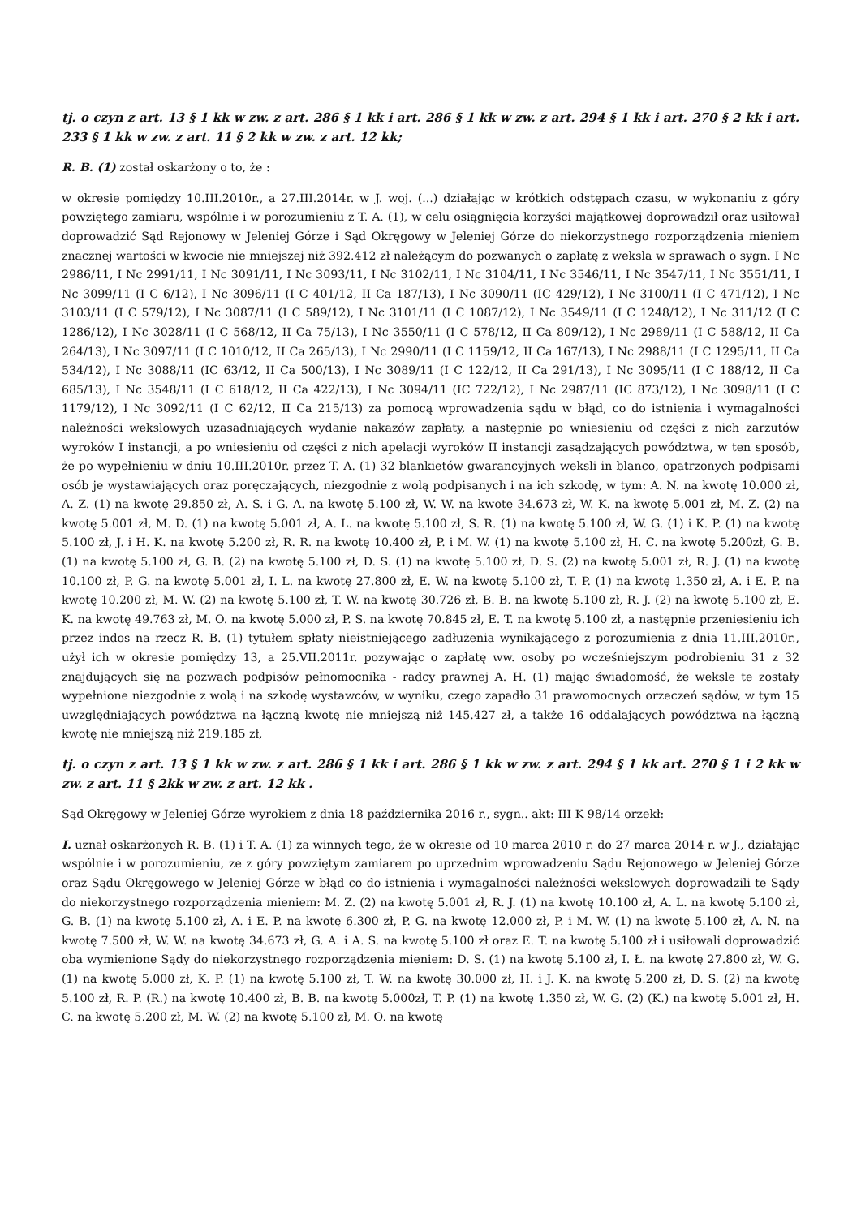tj. o czyn z art. 13 § 1 kk w zw. z art. 286 § 1 kk i art. 286 § 1 kk w zw. z art. 294 § 1 kk i art. 270 § 2 kk i art. 233 § 1 kk w zw. z art. 11 § 2 kk w zw. z art. 12 kk;
R. B. (1) został oskarżony o to, że :
w okresie pomiędzy 10.III.2010r., a 27.III.2014r. w J. woj. (...) działając w krótkich odstępach czasu, w wykonaniu z góry powziętego zamiaru, wspólnie i w porozumieniu z T. A. (1), w celu osiągnięcia korzyści majątkowej doprowadził oraz usiłował doprowadzić Sąd Rejonowy w Jeleniej Górze i Sąd Okręgowy w Jeleniej Górze do niekorzystnego rozporządzenia mieniem znacznej wartości w kwocie nie mniejszej niż 392.412 zł należącym do pozwanych o zapłatę z weksla w sprawach o sygn. I Nc 2986/11, I Nc 2991/11, I Nc 3091/11, I Nc 3093/11, I Nc 3102/11, I Nc 3104/11, I Nc 3546/11, I Nc 3547/11, I Nc 3551/11, I Nc 3099/11 (I C 6/12), I Nc 3096/11 (I C 401/12, II Ca 187/13), I Nc 3090/11 (IC 429/12), I Nc 3100/11 (I C 471/12), I Nc 3103/11 (I C 579/12), I Nc 3087/11 (I C 589/12), I Nc 3101/11 (I C 1087/12), I Nc 3549/11 (I C 1248/12), I Nc 311/12 (I C 1286/12), I Nc 3028/11 (I C 568/12, II Ca 75/13), I Nc 3550/11 (I C 578/12, II Ca 809/12), I Nc 2989/11 (I C 588/12, II Ca 264/13), I Nc 3097/11 (I C 1010/12, II Ca 265/13), I Nc 2990/11 (I C 1159/12, II Ca 167/13), I Nc 2988/11 (I C 1295/11, II Ca 534/12), I Nc 3088/11 (IC 63/12, II Ca 500/13), I Nc 3089/11 (I C 122/12, II Ca 291/13), I Nc 3095/11 (I C 188/12, II Ca 685/13), I Nc 3548/11 (I C 618/12, II Ca 422/13), I Nc 3094/11 (IC 722/12), I Nc 2987/11 (IC 873/12), I Nc 3098/11 (I C 1179/12), I Nc 3092/11 (I C 62/12, II Ca 215/13) za pomocą wprowadzenia sądu w błąd, co do istnienia i wymagalności należności wekslowych uzasadniających wydanie nakazów zapłaty, a następnie po wniesieniu od części z nich zarzutów wyroków I instancji, a po wniesieniu od części z nich apelacji wyroków II instancji zasądzających powództwa, w ten sposób, że po wypełnieniu w dniu 10.III.2010r. przez T. A. (1) 32 blankietów gwarancyjnych weksli in blanco, opatrzonych podpisami osób je wystawiających oraz poręczających, niezgodnie z wolą podpisanych i na ich szkodę, w tym: A. N. na kwotę 10.000 zł, A. Z. (1) na kwotę 29.850 zł, A. S. i G. A. na kwotę 5.100 zł, W. W. na kwotę 34.673 zł, W. K. na kwotę 5.001 zł, M. Z. (2) na kwotę 5.001 zł, M. D. (1) na kwotę 5.001 zł, A. L. na kwotę 5.100 zł, S. R. (1) na kwotę 5.100 zł, W. G. (1) i K. P. (1) na kwotę 5.100 zł, J. i H. K. na kwotę 5.200 zł, R. R. na kwotę 10.400 zł, P. i M. W. (1) na kwotę 5.100 zł, H. C. na kwotę 5.200zł, G. B. (1) na kwotę 5.100 zł, G. B. (2) na kwotę 5.100 zł, D. S. (1) na kwotę 5.100 zł, D. S. (2) na kwotę 5.001 zł, R. J. (1) na kwotę 10.100 zł, P. G. na kwotę 5.001 zł, I. L. na kwotę 27.800 zł, E. W. na kwotę 5.100 zł, T. P. (1) na kwotę 1.350 zł, A. i E. P. na kwotę 10.200 zł, M. W. (2) na kwotę 5.100 zł, T. W. na kwotę 30.726 zł, B. B. na kwotę 5.100 zł, R. J. (2) na kwotę 5.100 zł, E. K. na kwotę 49.763 zł, M. O. na kwotę 5.000 zł, P. S. na kwotę 70.845 zł, E. T. na kwotę 5.100 zł, a następnie przeniesieniu ich przez indos na rzecz R. B. (1) tytułem spłaty nieistniejącego zadłużenia wynikającego z porozumienia z dnia 11.III.2010r., użył ich w okresie pomiędzy 13, a 25.VII.2011r. pozywając o zapłatę ww. osoby po wcześniejszym podrobieniu 31 z 32 znajdujących się na pozwach podpisów pełnomocnika - radcy prawnej A. H. (1) mając świadomość, że weksle te zostały wypełnione niezgodnie z wolą i na szkodę wystawców, w wyniku, czego zapadło 31 prawomocnych orzeczeń sądów, w tym 15 uwzględniających powództwa na łączną kwotę nie mniejszą niż 145.427 zł, a także 16 oddalających powództwa na łączną kwotę nie mniejszą niż 219.185 zł,
tj. o czyn z art. 13 § 1 kk w zw. z art. 286 § 1 kk i art. 286 § 1 kk w zw. z art. 294 § 1 kk art. 270 § 1 i 2 kk w zw. z art. 11 § 2kk w zw. z art. 12 kk .
Sąd Okręgowy w Jeleniej Górze wyrokiem z dnia 18 października 2016 r., sygn.. akt: III K 98/14 orzekł:
I. uznał oskarżonych R. B. (1) i T. A. (1) za winnych tego, że w okresie od 10 marca 2010 r. do 27 marca 2014 r. w J., działając wspólnie i w porozumieniu, ze z góry powziętym zamiarem po uprzednim wprowadzeniu Sądu Rejonowego w Jeleniej Górze oraz Sądu Okręgowego w Jeleniej Górze w błąd co do istnienia i wymagalności należności wekslowych doprowadzili te Sądy do niekorzystnego rozporządzenia mieniem: M. Z. (2) na kwotę 5.001 zł, R. J. (1) na kwotę 10.100 zł, A. L. na kwotę 5.100 zł, G. B. (1) na kwotę 5.100 zł, A. i E. P. na kwotę 6.300 zł, P. G. na kwotę 12.000 zł, P. i M. W. (1) na kwotę 5.100 zł, A. N. na kwotę 7.500 zł, W. W. na kwotę 34.673 zł, G. A. i A. S. na kwotę 5.100 zł oraz E. T. na kwotę 5.100 zł i usiłowali doprowadzić oba wymienione Sądy do niekorzystnego rozporządzenia mieniem: D. S. (1) na kwotę 5.100 zł, I. Ł. na kwotę 27.800 zł, W. G. (1) na kwotę 5.000 zł, K. P. (1) na kwotę 5.100 zł, T. W. na kwotę 30.000 zł, H. i J. K. na kwotę 5.200 zł, D. S. (2) na kwotę 5.100 zł, R. P. (R.) na kwotę 10.400 zł, B. B. na kwotę 5.000zł, T. P. (1) na kwotę 1.350 zł, W. G. (2) (K.) na kwotę 5.001 zł, H. C. na kwotę 5.200 zł, M. W. (2) na kwotę 5.100 zł, M. O. na kwotę